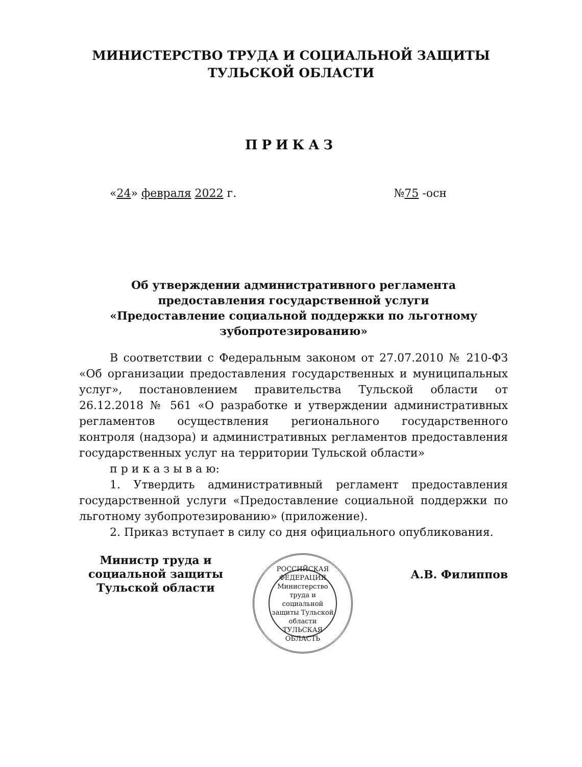МИНИСТЕРСТВО ТРУДА И СОЦИАЛЬНОЙ ЗАЩИТЫ
ТУЛЬСКОЙ ОБЛАСТИ
ПРИКАЗ
«24» февраля 2022 г. №75 -осн
Об утверждении административного регламента
предоставления государственной услуги
«Предоставление социальной поддержки по льготному
зубопротезированию»
В соответствии с Федеральным законом от 27.07.2010 № 210-ФЗ «Об организации предоставления государственных и муниципальных услуг», постановлением правительства Тульской области от 26.12.2018 № 561 «О разработке и утверждении административных регламентов осуществления регионального государственного контроля (надзора) и административных регламентов предоставления государственных услуг на территории Тульской области»
п р и к а з ы в а ю:
1. Утвердить административный регламент предоставления государственной услуги «Предоставление социальной поддержки по льготному зубопротезированию» (приложение).
2. Приказ вступает в силу со дня официального опубликования.
Министр труда и
социальной защиты
Тульской области
РОССИЙСКАЯ ФЕДЕРАЦИЯ
Министерство труда и социальной защиты Тульской области
ТУЛЬСКАЯ ОБЛАСТЬ
А.В. Филиппов